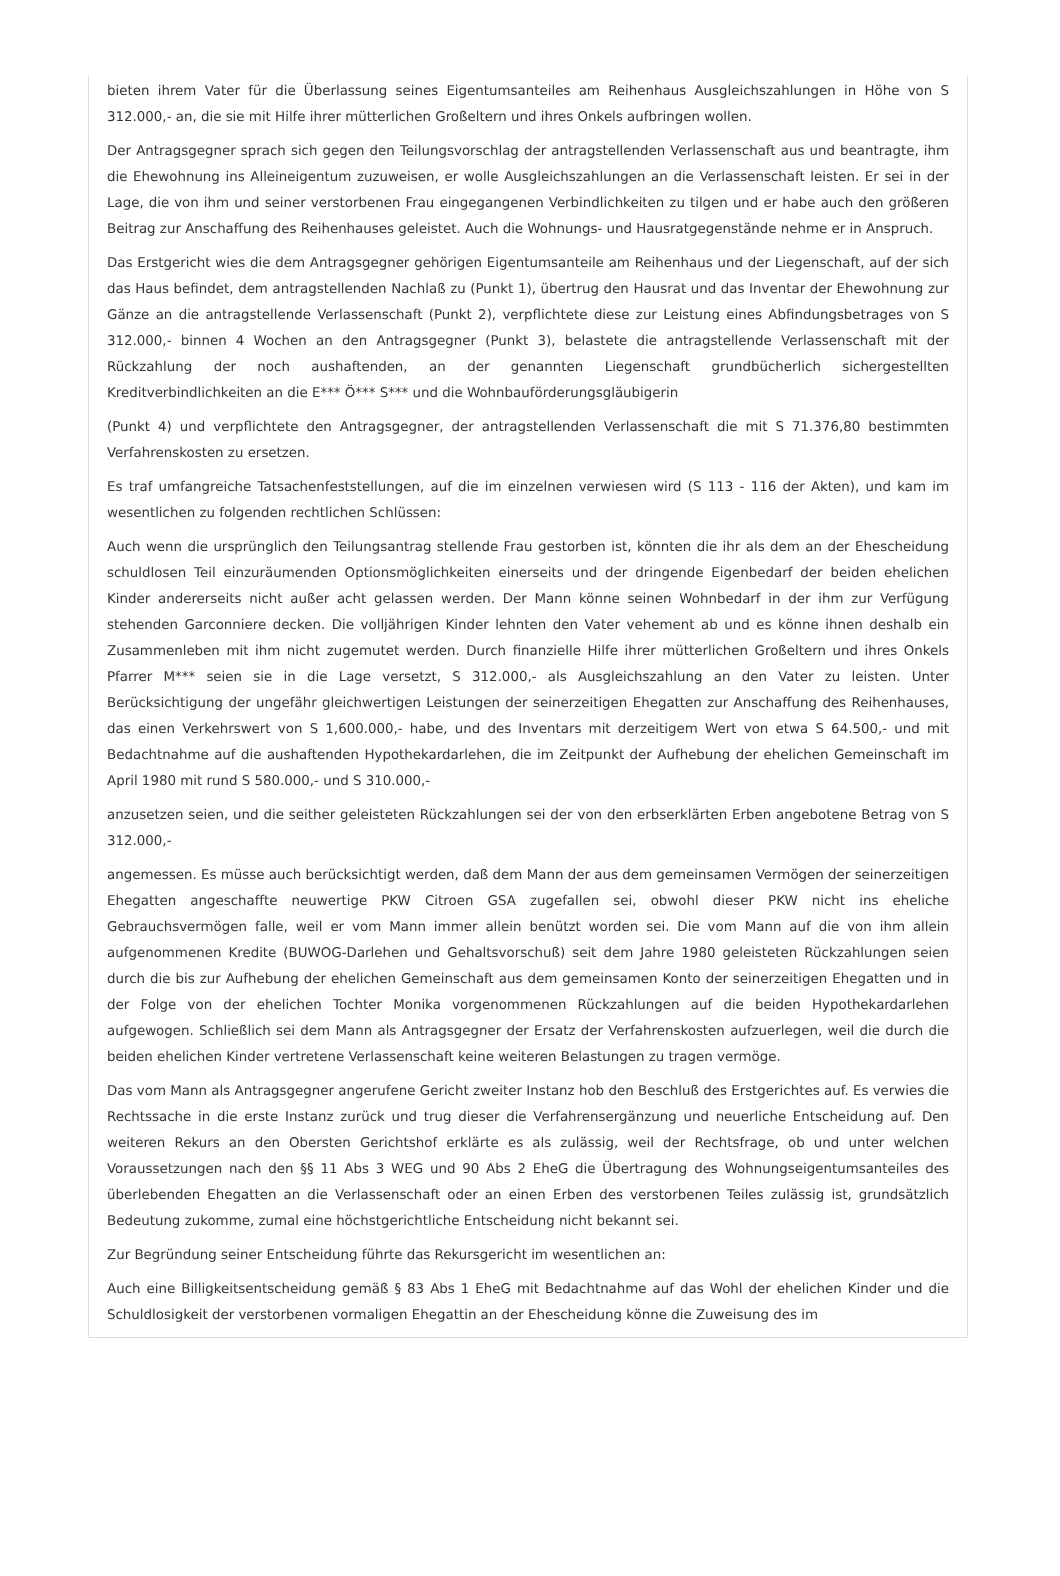bieten ihrem Vater für die Überlassung seines Eigentumsanteiles am Reihenhaus Ausgleichszahlungen in Höhe von S 312.000,- an, die sie mit Hilfe ihrer mütterlichen Großeltern und ihres Onkels aufbringen wollen.
Der Antragsgegner sprach sich gegen den Teilungsvorschlag der antragstellenden Verlassenschaft aus und beantragte, ihm die Ehewohnung ins Alleineigentum zuzuweisen, er wolle Ausgleichszahlungen an die Verlassenschaft leisten. Er sei in der Lage, die von ihm und seiner verstorbenen Frau eingegangenen Verbindlichkeiten zu tilgen und er habe auch den größeren Beitrag zur Anschaffung des Reihenhauses geleistet. Auch die Wohnungs- und Hausratgegenstände nehme er in Anspruch.
Das Erstgericht wies die dem Antragsgegner gehörigen Eigentumsanteile am Reihenhaus und der Liegenschaft, auf der sich das Haus befindet, dem antragstellenden Nachlaß zu (Punkt 1), übertrug den Hausrat und das Inventar der Ehewohnung zur Gänze an die antragstellende Verlassenschaft (Punkt 2), verpflichtete diese zur Leistung eines Abfindungsbetrages von S 312.000,- binnen 4 Wochen an den Antragsgegner (Punkt 3), belastete die antragstellende Verlassenschaft mit der Rückzahlung der noch aushaftenden, an der genannten Liegenschaft grundbücherlich sichergestellten Kreditverbindlichkeiten an die E*** Ö*** S*** und die Wohnbauförderungsgläubigerin
(Punkt 4) und verpflichtete den Antragsgegner, der antragstellenden Verlassenschaft die mit S 71.376,80 bestimmten Verfahrenskosten zu ersetzen.
Es traf umfangreiche Tatsachenfeststellungen, auf die im einzelnen verwiesen wird (S 113 - 116 der Akten), und kam im wesentlichen zu folgenden rechtlichen Schlüssen:
Auch wenn die ursprünglich den Teilungsantrag stellende Frau gestorben ist, könnten die ihr als dem an der Ehescheidung schuldlosen Teil einzuräumenden Optionsmöglichkeiten einerseits und der dringende Eigenbedarf der beiden ehelichen Kinder andererseits nicht außer acht gelassen werden. Der Mann könne seinen Wohnbedarf in der ihm zur Verfügung stehenden Garconniere decken. Die volljährigen Kinder lehnten den Vater vehement ab und es könne ihnen deshalb ein Zusammenleben mit ihm nicht zugemutet werden. Durch finanzielle Hilfe ihrer mütterlichen Großeltern und ihres Onkels Pfarrer M*** seien sie in die Lage versetzt, S 312.000,- als Ausgleichszahlung an den Vater zu leisten. Unter Berücksichtigung der ungefähr gleichwertigen Leistungen der seinerzeitigen Ehegatten zur Anschaffung des Reihenhauses, das einen Verkehrswert von S 1,600.000,- habe, und des Inventars mit derzeitigem Wert von etwa S 64.500,- und mit Bedachtnahme auf die aushaftenden Hypothekardarlehen, die im Zeitpunkt der Aufhebung der ehelichen Gemeinschaft im April 1980 mit rund S 580.000,- und S 310.000,-
anzusetzen seien, und die seither geleisteten Rückzahlungen sei der von den erbserklärten Erben angebotene Betrag von S 312.000,-
angemessen. Es müsse auch berücksichtigt werden, daß dem Mann der aus dem gemeinsamen Vermögen der seinerzeitigen Ehegatten angeschaffte neuwertige PKW Citroen GSA zugefallen sei, obwohl dieser PKW nicht ins eheliche Gebrauchsvermögen falle, weil er vom Mann immer allein benützt worden sei. Die vom Mann auf die von ihm allein aufgenommenen Kredite (BUWOG-Darlehen und Gehaltsvorschuß) seit dem Jahre 1980 geleisteten Rückzahlungen seien durch die bis zur Aufhebung der ehelichen Gemeinschaft aus dem gemeinsamen Konto der seinerzeitigen Ehegatten und in der Folge von der ehelichen Tochter Monika vorgenommenen Rückzahlungen auf die beiden Hypothekardarlehen aufgewogen. Schließlich sei dem Mann als Antragsgegner der Ersatz der Verfahrenskosten aufzuerlegen, weil die durch die beiden ehelichen Kinder vertretene Verlassenschaft keine weiteren Belastungen zu tragen vermöge.
Das vom Mann als Antragsgegner angerufene Gericht zweiter Instanz hob den Beschluß des Erstgerichtes auf. Es verwies die Rechtssache in die erste Instanz zurück und trug dieser die Verfahrensergänzung und neuerliche Entscheidung auf. Den weiteren Rekurs an den Obersten Gerichtshof erklärte es als zulässig, weil der Rechtsfrage, ob und unter welchen Voraussetzungen nach den §§ 11 Abs 3 WEG und 90 Abs 2 EheG die Übertragung des Wohnungseigentumsanteiles des überlebenden Ehegatten an die Verlassenschaft oder an einen Erben des verstorbenen Teiles zulässig ist, grundsätzlich Bedeutung zukomme, zumal eine höchstgerichtliche Entscheidung nicht bekannt sei.
Zur Begründung seiner Entscheidung führte das Rekursgericht im wesentlichen an:
Auch eine Billigkeitsentscheidung gemäß § 83 Abs 1 EheG mit Bedachtnahme auf das Wohl der ehelichen Kinder und die Schuldlosigkeit der verstorbenen vormaligen Ehegattin an der Ehescheidung könne die Zuweisung des im